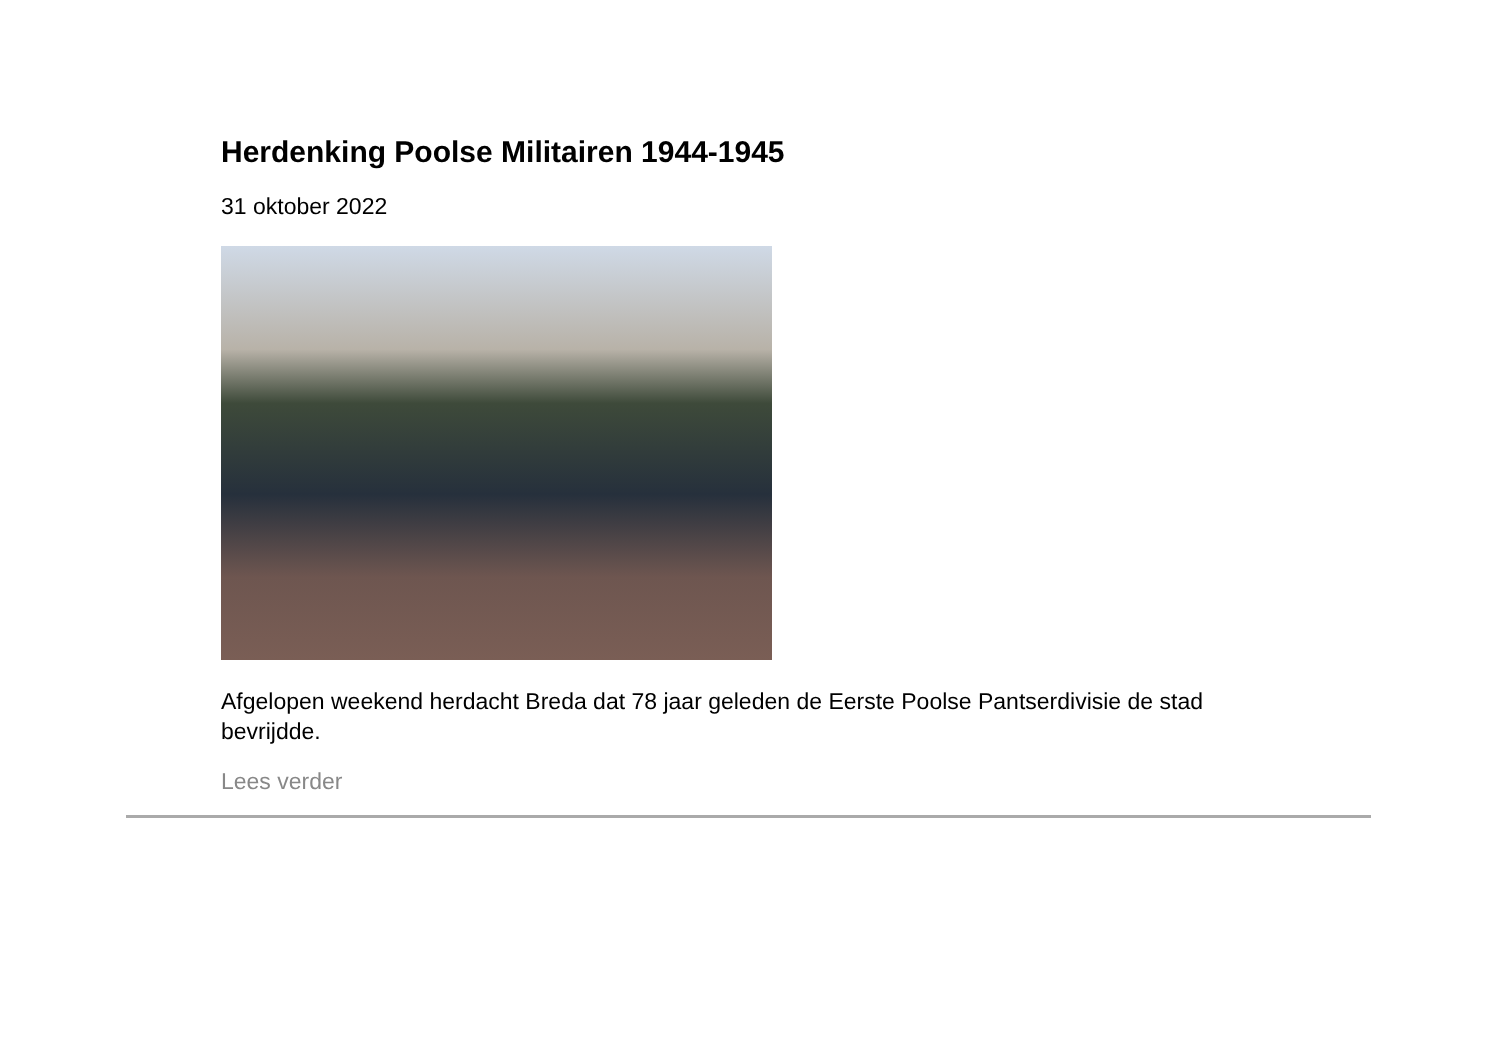Herdenking Poolse Militairen 1944-1945
31 oktober 2022
Afgelopen weekend herdacht Breda dat 78 jaar geleden de Eerste Poolse Pantserdivisie de stad bevrijdde.
Lees verder